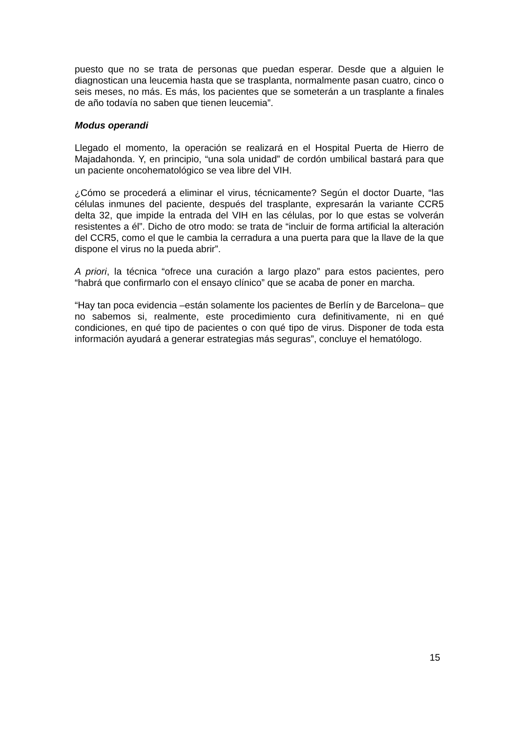puesto que no se trata de personas que puedan esperar. Desde que a alguien le diagnostican una leucemia hasta que se trasplanta, normalmente pasan cuatro, cinco o seis meses, no más. Es más, los pacientes que se someterán a un trasplante a finales de año todavía no saben que tienen leucemia”.
Modus operandi
Llegado el momento, la operación se realizará en el Hospital Puerta de Hierro de Majadahonda. Y, en principio, “una sola unidad” de cordón umbilical bastará para que un paciente oncohematológico se vea libre del VIH.
¿Cómo se procederá a eliminar el virus, técnicamente? Según el doctor Duarte, “las células inmunes del paciente, después del trasplante, expresarán la variante CCR5 delta 32, que impide la entrada del VIH en las células, por lo que estas se volverán resistentes a él”. Dicho de otro modo: se trata de “incluir de forma artificial la alteración del CCR5, como el que le cambia la cerradura a una puerta para que la llave de la que dispone el virus no la pueda abrir”.
A priori, la técnica “ofrece una curación a largo plazo” para estos pacientes, pero “habrá que confirmarlo con el ensayo clínico” que se acaba de poner en marcha.
“Hay tan poca evidencia –están solamente los pacientes de Berlín y de Barcelona– que no sabemos si, realmente, este procedimiento cura definitivamente, ni en qué condiciones, en qué tipo de pacientes o con qué tipo de virus. Disponer de toda esta información ayudará a generar estrategias más seguras”, concluye el hematólogo.
15